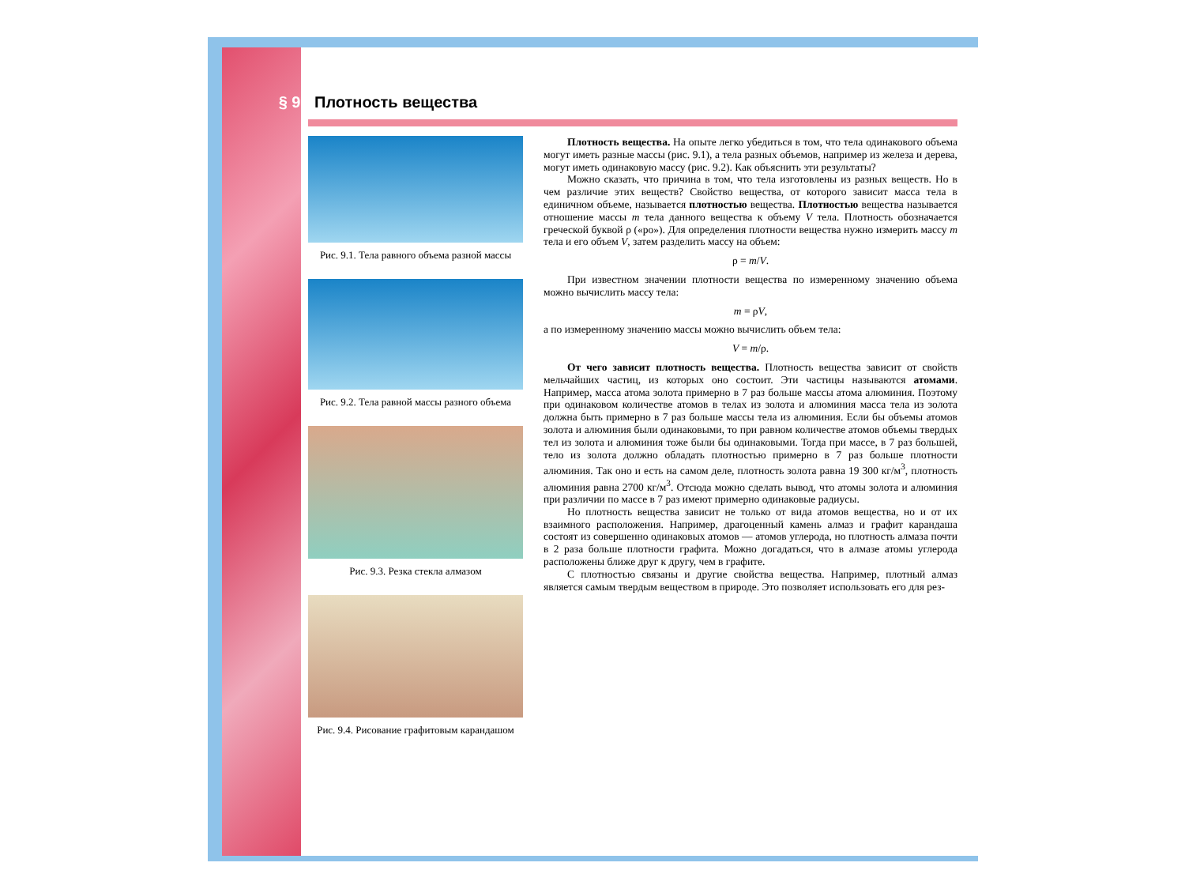§ 9. Плотность вещества
Рис. 9.1. Тела равного объема разной массы
Рис. 9.2. Тела равной массы разного объема
Рис. 9.3. Резка стекла алмазом
Рис. 9.4. Рисование графитовым карандашом
Плотность вещества. На опыте легко убедиться в том, что тела одинакового объема могут иметь разные массы (рис. 9.1), а тела разных объемов, например из железа и дерева, могут иметь одинаковую массу (рис. 9.2). Как объяснить эти результаты?
Можно сказать, что причина в том, что тела изготовлены из разных веществ. Но в чем различие этих веществ? Свойство вещества, от которого зависит масса тела в единичном объеме, называется плотностью вещества. Плотностью вещества называется отношение массы m тела данного вещества к объему V тела. Плотность обозначается греческой буквой ρ («ро»). Для определения плотности вещества нужно измерить массу m тела и его объем V, затем разделить массу на объем:
ρ = m/V.
При известном значении плотности вещества по измеренному значению объема можно вычислить массу тела:
m = ρV,
а по измеренному значению массы можно вычислить объем тела:
V = m/ρ.
От чего зависит плотность вещества. Плотность вещества зависит от свойств мельчайших частиц, из которых оно состоит. Эти частицы называются атомами. Например, масса атома золота примерно в 7 раз больше массы атома алюминия. Поэтому при одинаковом количестве атомов в телах из золота и алюминия масса тела из золота должна быть примерно в 7 раз больше массы тела из алюминия. Если бы объемы атомов золота и алюминия были одинаковыми, то при равном количестве атомов объемы твердых тел из золота и алюминия тоже были бы одинаковыми. Тогда при массе, в 7 раз большей, тело из золота должно обладать плотностью примерно в 7 раз больше плотности алюминия. Так оно и есть на самом деле, плотность золота равна 19 300 кг/м<sup>3</sup>, плотность алюминия равна 2700 кг/м<sup>3</sup>. Отсюда можно сделать вывод, что атомы золота и алюминия при различии по массе в 7 раз имеют примерно одинаковые радиусы.
Но плотность вещества зависит не только от вида атомов вещества, но и от их взаимного расположения. Например, драгоценный камень алмаз и графит карандаша состоят из совершенно одинаковых атомов — атомов углерода, но плотность алмаза почти в 2 раза больше плотности графита. Можно догадаться, что в алмазе атомы углерода расположены ближе друг к другу, чем в графите.
С плотностью связаны и другие свойства вещества. Например, плотный алмаз является самым твердым веществом в природе. Это позволяет использовать его для рез-